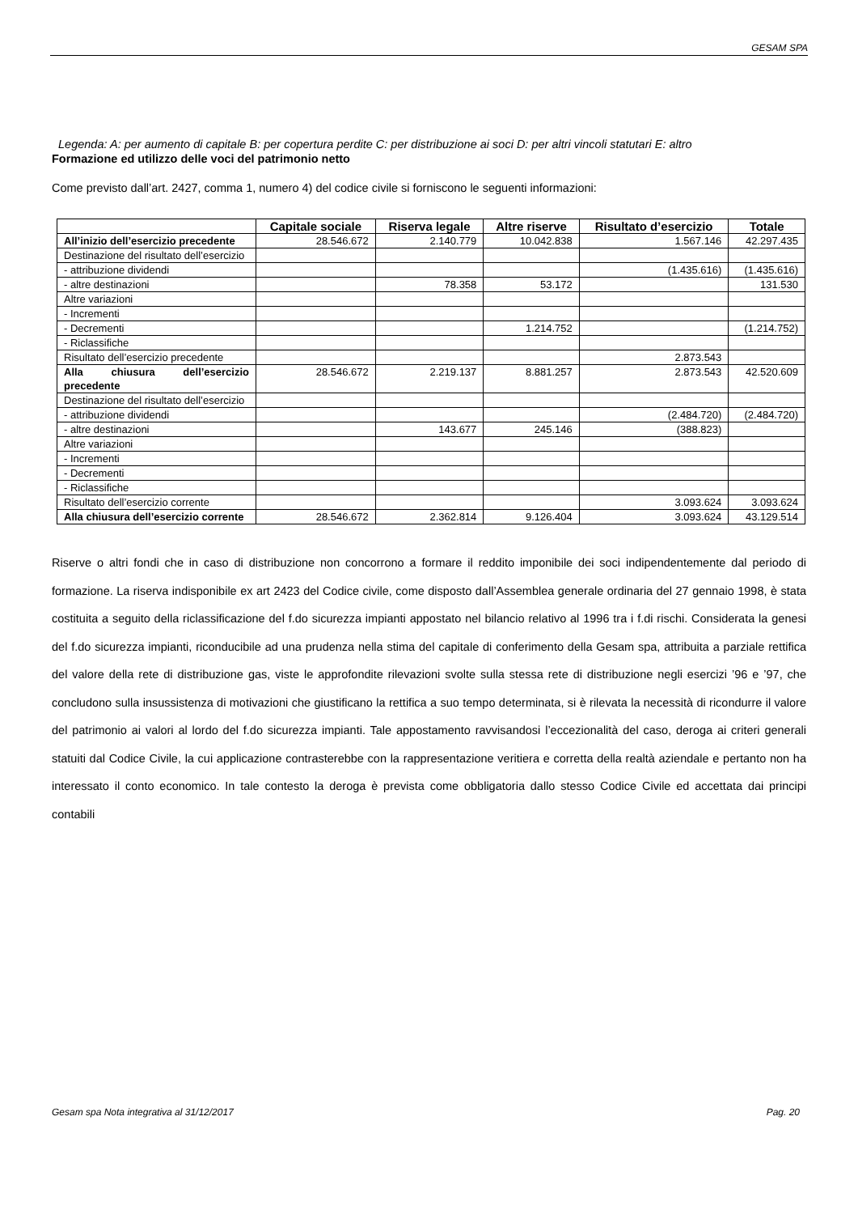GESAM SPA
Legenda: A: per aumento di capitale B: per copertura perdite C: per distribuzione ai soci D: per altri vincoli statutari E: altro
Formazione ed utilizzo delle voci del patrimonio netto
Come previsto dall’art. 2427, comma 1, numero 4) del codice civile si forniscono le seguenti informazioni:
| | Capitale sociale | Riserva legale | Altre riserve | Risultato d’esercizio | Totale |
| --- | --- | --- | --- | --- | --- |
| All’inizio dell’esercizio precedente | 28.546.672 | 2.140.779 | 10.042.838 | 1.567.146 | 42.297.435 |
| Destinazione del risultato dell’esercizio | | | | | |
| - attribuzione dividendi | | | | (1.435.616) | (1.435.616) |
| - altre destinazioni | | 78.358 | 53.172 | | 131.530 |
| Altre variazioni | | | | | |
| - Incrementi | | | | | |
| - Decrementi | | | 1.214.752 | | (1.214.752) |
| - Riclassifiche | | | | | |
| Risultato dell’esercizio precedente | | | | 2.873.543 | |
| Alla chiusura dell’esercizio precedente | 28.546.672 | 2.219.137 | 8.881.257 | 2.873.543 | 42.520.609 |
| Destinazione del risultato dell’esercizio | | | | | |
| - attribuzione dividendi | | | | (2.484.720) | (2.484.720) |
| - altre destinazioni | | 143.677 | 245.146 | (388.823) | |
| Altre variazioni | | | | | |
| - Incrementi | | | | | |
| - Decrementi | | | | | |
| - Riclassifiche | | | | | |
| Risultato dell’esercizio corrente | | | | 3.093.624 | 3.093.624 |
| Alla chiusura dell’esercizio corrente | 28.546.672 | 2.362.814 | 9.126.404 | 3.093.624 | 43.129.514 |
Riserve o altri fondi che in caso di distribuzione non concorrono a formare il reddito imponibile dei soci indipendentemente dal periodo di formazione. La riserva indisponibile ex art 2423 del Codice civile, come disposto dall’Assemblea generale ordinaria del 27 gennaio 1998, è stata costituita a seguito della riclassificazione del f.do sicurezza impianti appostato nel bilancio relativo al 1996 tra i f.di rischi. Considerata la genesi del f.do sicurezza impianti, riconducibile ad una prudenza nella stima del capitale di conferimento della Gesam spa, attribuita a parziale rettifica del valore della rete di distribuzione gas, viste le approfondite rilevazioni svolte sulla stessa rete di distribuzione negli esercizi ’96 e ’97, che concludono sulla insussistenza di motivazioni che giustificano la rettifica a suo tempo determinata, si è rilevata la necessità di ricondurre il valore del patrimonio ai valori al lordo del f.do sicurezza impianti. Tale appostamento ravvisandosi l’eccezionalità del caso, deroga ai criteri generali statuiti dal Codice Civile, la cui applicazione contrasterebbe con la rappresentazione veritiera e corretta della realtà aziendale e pertanto non ha interessato il conto economico. In tale contesto la deroga è prevista come obbligatoria dallo stesso Codice Civile ed accettata dai principi contabili
Gesam spa Nota integrativa al 31/12/2017 Pag. 20